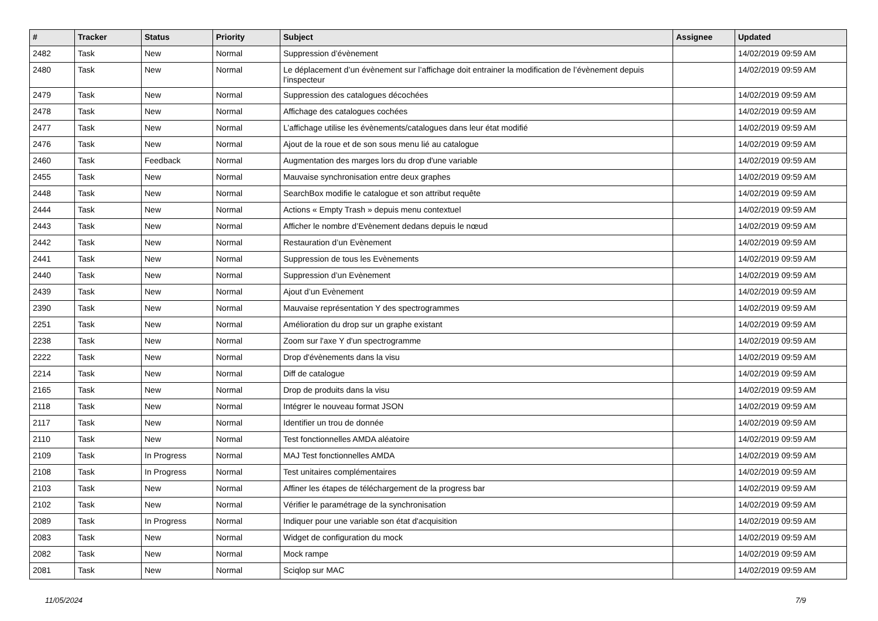| # | Tracker | Status | Priority | Subject | Assignee | Updated |
| --- | --- | --- | --- | --- | --- | --- |
| 2482 | Task | New | Normal | Suppression d’évènement | | 14/02/2019 09:59 AM |
| 2480 | Task | New | Normal | Le déplacement d’un évènement sur l’affichage doit entrainer la modification de l’évènement depuis l’inspecteur | | 14/02/2019 09:59 AM |
| 2479 | Task | New | Normal | Suppression des catalogues décochées | | 14/02/2019 09:59 AM |
| 2478 | Task | New | Normal | Affichage des catalogues cochées | | 14/02/2019 09:59 AM |
| 2477 | Task | New | Normal | L’affichage utilise les évènements/catalogues dans leur état modifié | | 14/02/2019 09:59 AM |
| 2476 | Task | New | Normal | Ajout de la roue et de son sous menu lié au catalogue | | 14/02/2019 09:59 AM |
| 2460 | Task | Feedback | Normal | Augmentation des marges lors du drop d'une variable | | 14/02/2019 09:59 AM |
| 2455 | Task | New | Normal | Mauvaise synchronisation entre deux graphes | | 14/02/2019 09:59 AM |
| 2448 | Task | New | Normal | SearchBox modifie le catalogue et son attribut requête | | 14/02/2019 09:59 AM |
| 2444 | Task | New | Normal | Actions « Empty Trash » depuis menu contextuel | | 14/02/2019 09:59 AM |
| 2443 | Task | New | Normal | Afficher le nombre d’Evènement dedans depuis le nœud | | 14/02/2019 09:59 AM |
| 2442 | Task | New | Normal | Restauration d’un Evènement | | 14/02/2019 09:59 AM |
| 2441 | Task | New | Normal | Suppression de tous les Evènements | | 14/02/2019 09:59 AM |
| 2440 | Task | New | Normal | Suppression d’un Evènement | | 14/02/2019 09:59 AM |
| 2439 | Task | New | Normal | Ajout d’un Evènement | | 14/02/2019 09:59 AM |
| 2390 | Task | New | Normal | Mauvaise représentation Y des spectrogrammes | | 14/02/2019 09:59 AM |
| 2251 | Task | New | Normal | Amélioration du drop sur un graphe existant | | 14/02/2019 09:59 AM |
| 2238 | Task | New | Normal | Zoom sur l'axe Y d'un spectrogramme | | 14/02/2019 09:59 AM |
| 2222 | Task | New | Normal | Drop d'évènements dans la visu | | 14/02/2019 09:59 AM |
| 2214 | Task | New | Normal | Diff de catalogue | | 14/02/2019 09:59 AM |
| 2165 | Task | New | Normal | Drop de produits dans la visu | | 14/02/2019 09:59 AM |
| 2118 | Task | New | Normal | Intégrer le nouveau format JSON | | 14/02/2019 09:59 AM |
| 2117 | Task | New | Normal | Identifier un trou de donnée | | 14/02/2019 09:59 AM |
| 2110 | Task | New | Normal | Test fonctionnelles AMDA aléatoire | | 14/02/2019 09:59 AM |
| 2109 | Task | In Progress | Normal | MAJ Test fonctionnelles AMDA | | 14/02/2019 09:59 AM |
| 2108 | Task | In Progress | Normal | Test unitaires complémentaires | | 14/02/2019 09:59 AM |
| 2103 | Task | New | Normal | Affiner les étapes de téléchargement de la progress bar | | 14/02/2019 09:59 AM |
| 2102 | Task | New | Normal | Vérifier le paramétrage de la synchronisation | | 14/02/2019 09:59 AM |
| 2089 | Task | In Progress | Normal | Indiquer pour une variable son état d'acquisition | | 14/02/2019 09:59 AM |
| 2083 | Task | New | Normal | Widget de configuration du mock | | 14/02/2019 09:59 AM |
| 2082 | Task | New | Normal | Mock rampe | | 14/02/2019 09:59 AM |
| 2081 | Task | New | Normal | Sciqlop sur MAC | | 14/02/2019 09:59 AM |
11/05/2024 7/9